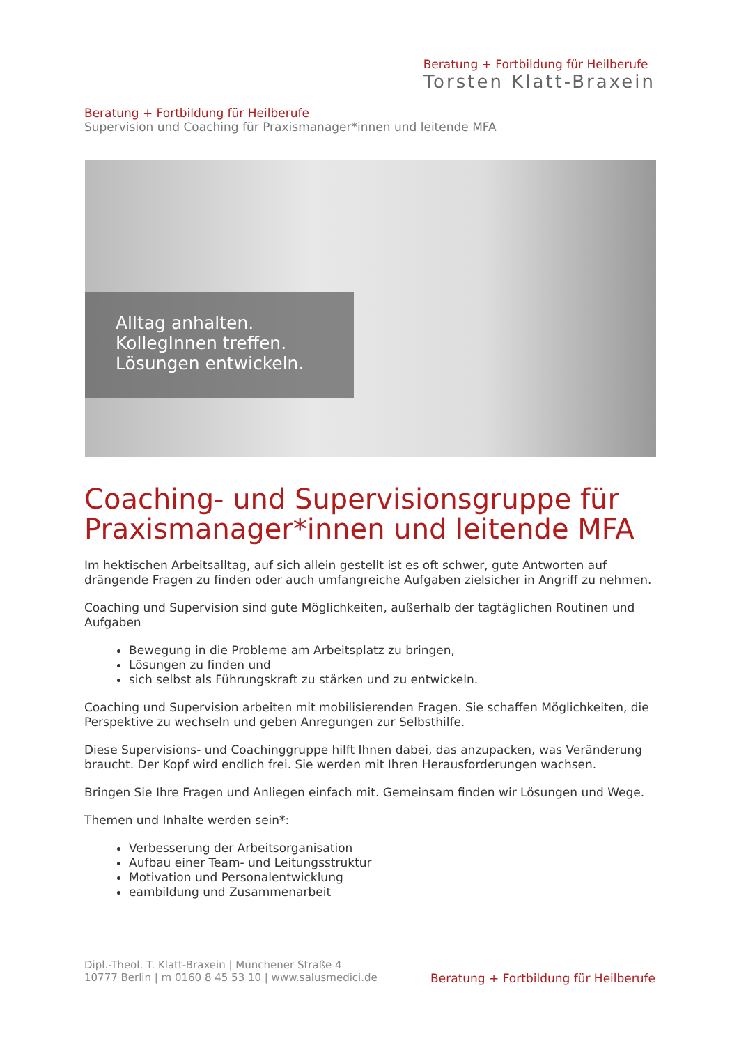Beratung + Fortbildung für Heilberufe
Torsten Klatt-Braxein
Beratung + Fortbildung für Heilberufe
Supervision und Coaching für Praxismanager*innen und leitende MFA
Alltag anhalten.
KollegInnen treffen.
Lösungen entwickeln.
Coaching- und Supervisionsgruppe für Praxismanager*innen und leitende MFA
Im hektischen Arbeitsalltag, auf sich allein gestellt ist es oft schwer, gute Antworten auf drängende Fragen zu finden oder auch umfangreiche Aufgaben zielsicher in Angriff zu nehmen.
Coaching und Supervision sind gute Möglichkeiten, außerhalb der tagtäglichen Routinen und Aufgaben
Bewegung in die Probleme am Arbeitsplatz zu bringen,
Lösungen zu finden und
sich selbst als Führungskraft zu stärken und zu entwickeln.
Coaching und Supervision arbeiten mit mobilisierenden Fragen. Sie schaffen Möglichkeiten, die Perspektive zu wechseln und geben Anregungen zur Selbsthilfe.
Diese Supervisions- und Coachinggruppe hilft Ihnen dabei, das anzupacken, was Veränderung braucht. Der Kopf wird endlich frei. Sie werden mit Ihren Herausforderungen wachsen.
Bringen Sie Ihre Fragen und Anliegen einfach mit. Gemeinsam finden wir Lösungen und Wege.
Themen und Inhalte werden sein*:
Verbesserung der Arbeitsorganisation
Aufbau einer Team- und Leitungsstruktur
Motivation und Personalentwicklung
eambildung und Zusammenarbeit
Dipl.-Theol. T. Klatt-Braxein | Münchener Straße 4
10777 Berlin | m 0160 8 45 53 10 | www.salusmedici.de
Beratung + Fortbildung für Heilberufe